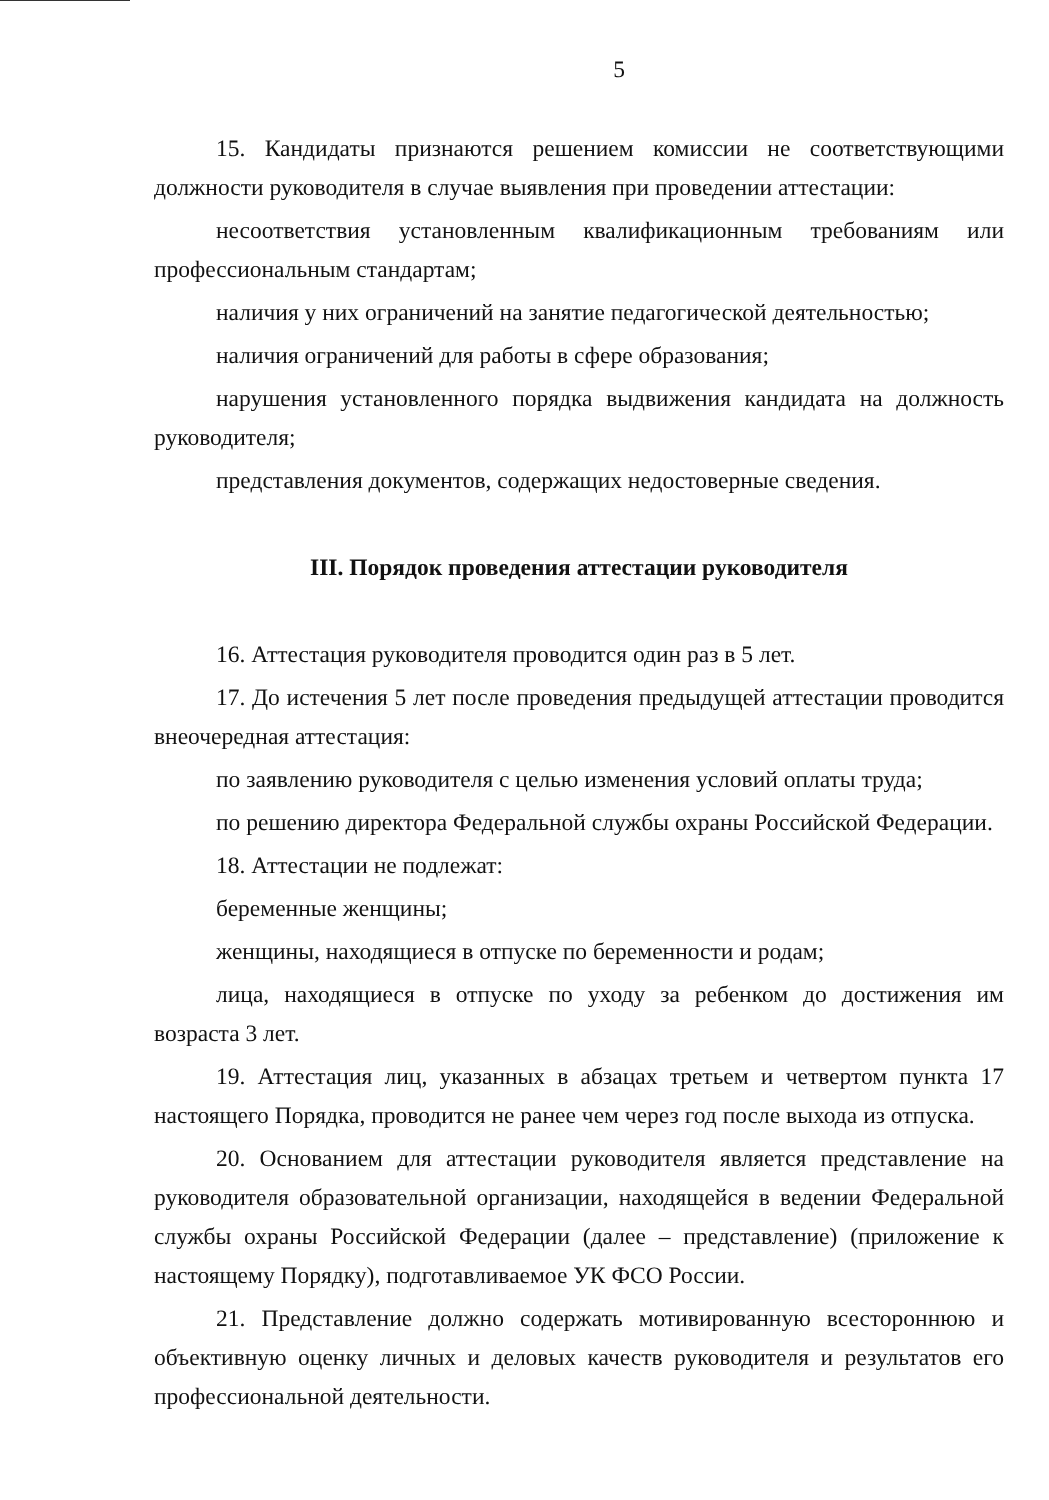5
15. Кандидаты признаются решением комиссии не соответствующими должности руководителя в случае выявления при проведении аттестации:
несоответствия установленным квалификационным требованиям или профессиональным стандартам;
наличия у них ограничений на занятие педагогической деятельностью;
наличия ограничений для работы в сфере образования;
нарушения установленного порядка выдвижения кандидата на должность руководителя;
представления документов, содержащих недостоверные сведения.
III. Порядок проведения аттестации руководителя
16. Аттестация руководителя проводится один раз в 5 лет.
17. До истечения 5 лет после проведения предыдущей аттестации проводится внеочередная аттестация:
по заявлению руководителя с целью изменения условий оплаты труда;
по решению директора Федеральной службы охраны Российской Федерации.
18. Аттестации не подлежат:
беременные женщины;
женщины, находящиеся в отпуске по беременности и родам;
лица, находящиеся в отпуске по уходу за ребенком до достижения им возраста 3 лет.
19. Аттестация лиц, указанных в абзацах третьем и четвертом пункта 17 настоящего Порядка, проводится не ранее чем через год после выхода из отпуска.
20. Основанием для аттестации руководителя является представление на руководителя образовательной организации, находящейся в ведении Федеральной службы охраны Российской Федерации (далее – представление) (приложение к настоящему Порядку), подготавливаемое УК ФСО России.
21. Представление должно содержать мотивированную всестороннюю и объективную оценку личных и деловых качеств руководителя и результатов его профессиональной деятельности.